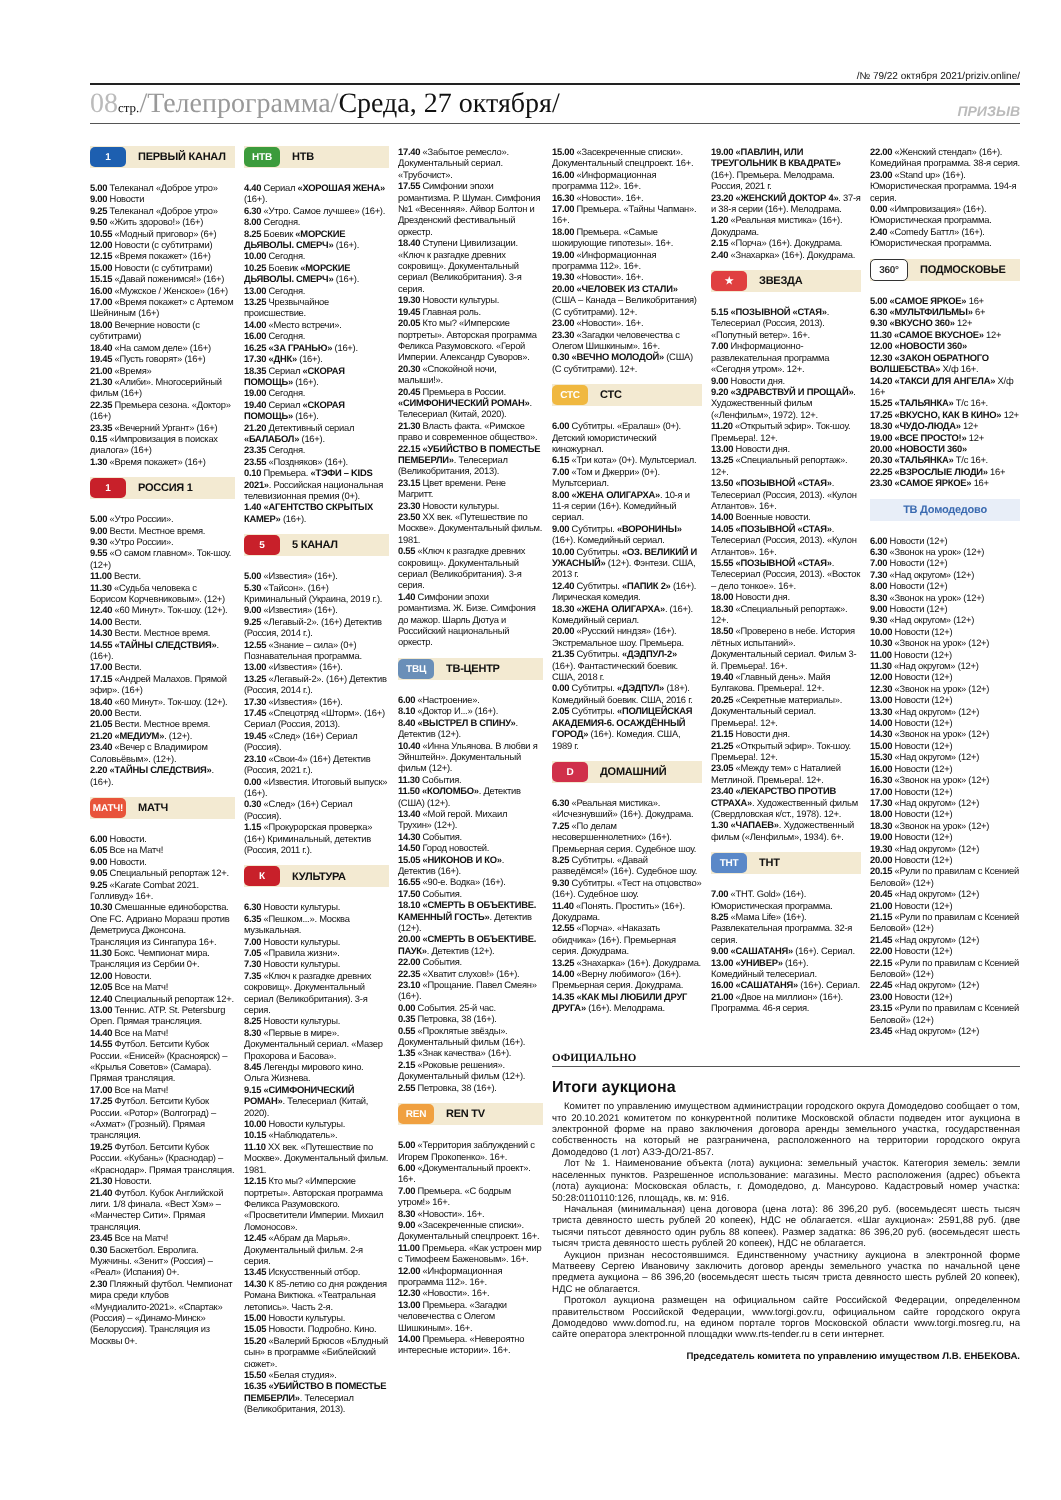/№ 79/22 октября 2021/priziv.online/
08 стр./Телепрограмма/Среда, 27 октября/
ПРИЗЫВ
1 ПЕРВЫЙ КАНАЛ
5.00 Телеканал «Доброе утро»
9.00 Новости
9.25 Телеканал «Доброе утро»
9.50 «Жить здорово!» (16+)
10.55 «Модный приговор» (6+)
12.00 Новости (с субтитрами)
12.15 «Время покажет» (16+)
15.00 Новости (с субтитрами)
15.15 «Давай поженимся!» (16+)
16.00 «Мужское / Женское» (16+)
17.00 «Время покажет» с Артемом Шейниным (16+)
18.00 Вечерние новости (с субтитрами)
18.40 «На самом деле» (16+)
19.45 «Пусть говорят» (16+)
21.00 «Время»
21.30 «Алиби». Многосерийный фильм (16+)
22.35 Премьера сезона. «Доктор» (16+)
23.35 «Вечерний Ургант» (16+)
0.15 «Импровизация в поисках диалога» (16+)
1.30 «Время покажет» (16+)
1 РОССИЯ 1
5.00 «Утро России».
9.00 Вести. Местное время.
9.30 «Утро России».
9.55 «О самом главном». Ток-шоу. (12+)
11.00 Вести.
11.30 «Судьба человека с Борисом Корчевниковым». (12+)
12.40 «60 Минут». Ток-шоу. (12+).
14.00 Вести.
14.30 Вести. Местное время.
14.55 «ТАЙНЫ СЛЕДСТВИЯ». (16+).
17.00 Вести.
17.15 «Андрей Малахов. Прямой эфир». (16+)
18.40 «60 Минут». Ток-шоу. (12+).
20.00 Вести.
21.05 Вести. Местное время.
21.20 «МЕДИУМ». (12+).
23.40 «Вечер с Владимиром Соловьёвым». (12+).
2.20 «ТАЙНЫ СЛЕДСТВИЯ». (16+).
МАТЧ! МАТЧ
6.00 Новости.
6.05 Все на Матч!
9.00 Новости.
9.05 Специальный репортаж 12+.
9.25 «Karate Combat 2021. Голливуд» 16+.
10.30 Смешанные единоборства. One FC. Адриано Мораэш против Деметриуса Джонсона. Трансляция из Сингапура 16+.
11.30 Бокс. Чемпионат мира. Трансляция из Сербии 0+.
12.00 Новости.
12.05 Все на Матч!
12.40 Специальный репортаж 12+.
13.00 Теннис. ATP. St. Petersburg Open. Прямая трансляция.
14.40 Все на Матч!
14.55 Футбол. Бетсити Кубок России. «Енисей» (Красноярск) – «Крылья Советов» (Самара). Прямая трансляция.
17.00 Все на Матч!
17.25 Футбол. Бетсити Кубок России. «Ротор» (Волгоград) – «Ахмат» (Грозный). Прямая трансляция.
19.25 Футбол. Бетсити Кубок России. «Кубань» (Краснодар) – «Краснодар». Прямая трансляция.
21.30 Новости.
21.40 Футбол. Кубок Английской лиги. 1/8 финала. «Вест Хэм» – «Манчестер Сити». Прямая трансляция.
23.45 Все на Матч!
0.30 Баскетбол. Евролига. Мужчины. «Зенит» (Россия) – «Реал» (Испания) 0+.
2.30 Пляжный футбол. Чемпионат мира среди клубов «Мундиалито-2021». «Спартак» (Россия) – «Динамо-Минск» (Белоруссия). Трансляция из Москвы 0+.
НТВ НТВ
4.40 Сериал «ХОРОШАЯ ЖЕНА» (16+).
6.30 «Утро. Самое лучшее» (16+).
8.00 Сегодня.
8.25 Боевик «МОРСКИЕ ДЬЯВОЛЫ. СМЕРЧ» (16+).
10.00 Сегодня.
10.25 Боевик «МОРСКИЕ ДЬЯВОЛЫ. СМЕРЧ» (16+).
13.00 Сегодня.
13.25 Чрезвычайное происшествие.
14.00 «Место встречи».
16.00 Сегодня.
16.25 «ЗА ГРАНЬЮ» (16+).
17.30 «ДНК» (16+).
18.35 Сериал «СКОРАЯ ПОМОЩЬ» (16+).
19.00 Сегодня.
19.40 Сериал «СКОРАЯ ПОМОЩЬ» (16+).
21.20 Детективный сериал «БАЛАБОЛ» (16+).
23.35 Сегодня.
23.55 «Поздняков» (16+).
0.10 Премьера. «ТЭФИ – KIDS 2021». Российская национальная телевизионная премия (0+).
1.40 «АГЕНТСТВО СКРЫТЫХ КАМЕР» (16+).
5 5 КАНАЛ
5.00 «Известия» (16+).
5.30 «Тайсон». (16+) Криминальный (Украина, 2019 г.).
9.00 «Известия» (16+).
9.25 «Легавый-2». (16+) Детектив (Россия, 2014 г.).
12.55 «Знание – сила» (0+) Познавательная программа.
13.00 «Известия» (16+).
13.25 «Легавый-2». (16+) Детектив (Россия, 2014 г.).
17.30 «Известия» (16+).
17.45 «Спецотряд «Шторм». (16+) Сериал (Россия, 2013).
19.45 «След» (16+) Сериал (Россия).
23.10 «Свои-4» (16+) Детектив (Россия, 2021 г.).
0.00 «Известия. Итоговый выпуск» (16+).
0.30 «След» (16+) Сериал (Россия).
1.15 «Прокурорская проверка» (16+) Криминальный, детектив (Россия, 2011 г.).
К КУЛЬТУРА
6.30 Новости культуры.
6.35 «Пешком...». Москва музыкальная.
7.00 Новости культуры.
7.05 «Правила жизни».
7.30 Новости культуры.
7.35 «Ключ к разгадке древних сокровищ». Документальный сериал (Великобритания). 3-я серия.
8.25 Новости культуры.
8.30 «Первые в мире». Документальный сериал. «Мазер Прохорова и Басова».
8.45 Легенды мирового кино. Ольга Жизнева.
9.15 «СИМФОНИЧЕСКИЙ РОМАН». Телесериал (Китай, 2020).
10.00 Новости культуры.
10.15 «Наблюдатель».
11.10 ХХ век. «Путешествие по Москве». Документальный фильм. 1981.
12.15 Кто мы? «Имперские портреты». Авторская программа Феликса Разумовского. «Просветители Империи. Михаил Ломоносов».
12.45 «Абрам да Марья». Документальный фильм. 2-я серия.
13.45 Искусственный отбор.
14.30 К 85-летию со дня рождения Романа Виктюка. «Театральная летопись». Часть 2-я.
15.00 Новости культуры.
15.05 Новости. Подробно. Кино.
15.20 «Валерий Брюсов «Блудный сын» в программе «Библейский сюжет».
15.50 «Белая студия».
16.35 «УБИЙСТВО В ПОМЕСТЬЕ ПЕМБЕРЛИ». Телесериал (Великобритания, 2013).
17.40 «Забытое ремесло». Документальный сериал. «Трубочист».
17.55 Симфонии эпохи романтизма. Р. Шуман. Симфония №1 «Весенняя». Айвор Болтон и Дрезденский фестивальный оркестр.
18.40 Ступени Цивилизации. «Ключ к разгадке древних сокровищ». Документальный сериал (Великобритания). 3-я серия.
19.30 Новости культуры.
19.45 Главная роль.
20.05 Кто мы? «Имперские портреты». Авторская программа Феликса Разумовского. «Герой Империи. Александр Суворов».
20.30 «Спокойной ночи, малыши!».
20.45 Премьера в России. «СИМФОНИЧЕСКИЙ РОМАН». Телесериал (Китай, 2020).
21.30 Власть факта. «Римское право и современное общество».
22.15 «УБИЙСТВО В ПОМЕСТЬЕ ПЕМБЕРЛИ». Телесериал (Великобритания, 2013).
23.15 Цвет времени. Рене Магритт.
23.30 Новости культуры.
23.50 ХХ век. «Путешествие по Москве». Документальный фильм. 1981.
0.55 «Ключ к разгадке древних сокровищ». Документальный сериал (Великобритания). 3-я серия.
1.40 Симфонии эпохи романтизма. Ж. Бизе. Симфония до мажор. Шарль Дютуа и Российский национальный оркестр.
ТВЦ ТВ-ЦЕНТР
6.00 «Настроение».
8.10 «Доктор И...» (16+).
8.40 «ВЫСТРЕЛ В СПИНУ». Детектив (12+).
10.40 «Инна Ульянова. В любви я Эйнштейн». Документальный фильм (12+).
11.30 События.
11.50 «КОЛОМБО». Детектив (США) (12+).
13.40 «Мой герой. Михаил Трухин» (12+).
14.30 События.
14.50 Город новостей.
15.05 «НИКОНОВ И КО». Детектив (16+).
16.55 «90-е. Водка» (16+).
17.50 События.
18.10 «СМЕРТЬ В ОБЪЕКТИВЕ. КАМЕННЫЙ ГОСТЬ». Детектив (12+).
20.00 «СМЕРТЬ В ОБЪЕКТИВЕ. ПАУК». Детектив (12+).
22.00 События.
22.35 «Хватит слухов!» (16+).
23.10 «Прощание. Павел Смеян» (16+).
0.00 События. 25-й час.
0.35 Петровка, 38 (16+).
0.55 «Проклятые звёзды». Документальный фильм (16+).
1.35 «Знак качества» (16+).
2.15 «Роковые решения». Документальный фильм (12+).
2.55 Петровка, 38 (16+).
REN REN TV
5.00 «Территория заблуждений с Игорем Прокопенко». 16+.
6.00 «Документальный проект». 16+.
7.00 Премьера. «С бодрым утром!» 16+.
8.30 «Новости». 16+.
9.00 «Засекреченные списки». Документальный спецпроект. 16+.
11.00 Премьера. «Как устроен мир с Тимофеем Баженовым». 16+.
12.00 «Информационная программа 112». 16+.
12.30 «Новости». 16+.
13.00 Премьера. «Загадки человечества с Олегом Шишкиным». 16+.
14.00 Премьера. «Невероятно интересные истории». 16+.
15.00 «Засекреченные списки». Документальный спецпроект. 16+.
16.00 «Информационная программа 112». 16+.
16.30 «Новости». 16+.
17.00 Премьера. «Тайны Чапман». 16+.
18.00 Премьера. «Самые шокирующие гипотезы». 16+.
19.00 «Информационная программа 112». 16+.
19.30 «Новости». 16+.
20.00 «ЧЕЛОВЕК ИЗ СТАЛИ» (США – Канада – Великобритания) (С субтитрами). 12+.
23.00 «Новости». 16+.
23.30 «Загадки человечества с Олегом Шишкиным». 16+.
0.30 «ВЕЧНО МОЛОДОЙ» (США) (С субтитрами). 12+.
СТС СТС
6.00 Субтитры. «Ералаш» (0+). Детский юмористический киножурнал.
6.15 «Три кота» (0+). Мультсериал.
7.00 «Том и Джерри» (0+). Мультсериал.
8.00 «ЖЕНА ОЛИГАРХА». 10-я и 11-я серии (16+). Комедийный сериал.
9.00 Субтитры. «ВОРОНИНЫ» (16+). Комедийный сериал.
10.00 Субтитры. «ОЗ. ВЕЛИКИЙ И УЖАСНЫЙ» (12+). Фэнтези. США, 2013 г.
12.40 Субтитры. «ПАПИК 2» (16+). Лирическая комедия.
18.30 «ЖЕНА ОЛИГАРХА». (16+). Комедийный сериал.
20.00 «Русский ниндзя» (16+). Экстремальное шоу. Премьера.
21.35 Субтитры. «ДЭДПУЛ-2» (16+). Фантастический боевик. США, 2018 г.
0.00 Субтитры. «ДЭДПУЛ» (18+). Комедийный боевик. США, 2016 г.
2.05 Субтитры. «ПОЛИЦЕЙСКАЯ АКАДЕМИЯ-6. ОСАЖДЁННЫЙ ГОРОД» (16+). Комедия. США, 1989 г.
D ДОМАШНИЙ
6.30 «Реальная мистика». «Исчезнувший» (16+). Докудрама.
7.25 «По делам несовершеннолетних» (16+). Премьерная серия. Судебное шоу.
8.25 Субтитры. «Давай разведёмся!» (16+). Судебное шоу.
9.30 Субтитры. «Тест на отцовство» (16+). Судебное шоу.
11.40 «Понять. Простить» (16+). Докудрама.
12.55 «Порча». «Наказать обидчика» (16+). Премьерная серия. Докудрама.
13.25 «Знахарка» (16+). Докудрама.
14.00 «Верну любимого» (16+). Премьерная серия. Докудрама.
14.35 «КАК МЫ ЛЮБИЛИ ДРУГ ДРУГА» (16+). Мелодрама.
19.00 «ПАВЛИН, ИЛИ ТРЕУГОЛЬНИК В КВАДРАТЕ» (16+). Премьера. Мелодрама. Россия, 2021 г.
23.20 «ЖЕНСКИЙ ДОКТОР 4». 37-я и 38-я серии (16+). Мелодрама.
1.20 «Реальная мистика» (16+). Докудрама.
2.15 «Порча» (16+). Докудрама.
2.40 «Знахарка» (16+). Докудрама.
★ ЗВЕЗДА
5.15 «ПОЗЫВНОЙ «СТАЯ». Телесериал (Россия, 2013). «Попутный ветер». 16+.
7.00 Информационно-развлекательная программа «Сегодня утром». 12+.
9.00 Новости дня.
9.20 «ЗДРАВСТВУЙ И ПРОЩАЙ». Художественный фильм («Ленфильм», 1972). 12+.
11.20 «Открытый эфир». Ток-шоу. Премьера!. 12+.
13.00 Новости дня.
13.25 «Специальный репортаж». 12+.
13.50 «ПОЗЫВНОЙ «СТАЯ». Телесериал (Россия, 2013). «Кулон Атлантов». 16+.
14.00 Военные новости.
14.05 «ПОЗЫВНОЙ «СТАЯ». Телесериал (Россия, 2013). «Кулон Атлантов». 16+.
15.55 «ПОЗЫВНОЙ «СТАЯ». Телесериал (Россия, 2013). «Восток – дело тонкое». 16+.
18.00 Новости дня.
18.30 «Специальный репортаж». 12+.
18.50 «Проверено в небе. История лётных испытаний». Документальный сериал. Фильм 3-й. Премьера!. 16+.
19.40 «Главный день». Майя Булгакова. Премьера!. 12+.
20.25 «Секретные материалы». Документальный сериал. Премьера!. 12+.
21.15 Новости дня.
21.25 «Открытый эфир». Ток-шоу. Премьера!. 12+.
23.05 «Между тем» с Наталией Метлиной. Премьера!. 12+.
23.40 «ЛЕКАРСТВО ПРОТИВ СТРАХА». Художественный фильм (Свердловская к/ст., 1978). 12+.
1.30 «ЧАПАЕВ». Художественный фильм («Ленфильм», 1934). 6+.
ТНТ ТНТ
7.00 «ТНТ. Gold» (16+). Юмористическая программа.
8.25 «Мама Life» (16+). Развлекательная программа. 32-я серия.
9.00 «САШАТАНЯ» (16+). Сериал.
13.00 «УНИВЕР» (16+). Комедийный телесериал.
16.00 «САШАТАНЯ» (16+). Сериал.
21.00 «Двое на миллион» (16+). Программа. 46-я серия.
22.00 «Женский стендап» (16+). Комедийная программа. 38-я серия.
23.00 «Stand up» (16+). Юмористическая программа. 194-я серия.
0.00 «Импровизация» (16+). Юмористическая программа.
2.40 «Comedy Баттл» (16+). Юмористическая программа.
360° ПОДМОСКОВЬЕ
5.00 «САМОЕ ЯРКОЕ» 16+
6.30 «МУЛЬТФИЛЬМЫ» 6+
9.30 «ВКУСНО 360» 12+
11.30 «САМОЕ ВКУСНОЕ» 12+
12.00 «НОВОСТИ 360»
12.30 «ЗАКОН ОБРАТНОГО ВОЛШЕБСТВА» Х/ф 16+.
14.20 «ТАКСИ ДЛЯ АНГЕЛА» Х/ф 16+
15.25 «ТАЛЬЯНКА» Т/с 16+.
17.25 «ВКУСНО, КАК В КИНО» 12+
18.30 «ЧУДО-ЛЮДА» 12+
19.00 «ВСЕ ПРОСТО!» 12+
20.00 «НОВОСТИ 360»
20.30 «ТАЛЬЯНКА» Т/с 16+.
22.25 «ВЗРОСЛЫЕ ЛЮДИ» 16+
23.30 «САМОЕ ЯРКОЕ» 16+
ТВ Домодедово
6.00 Новости (12+)
6.30 «Звонок на урок» (12+)
7.00 Новости (12+)
7.30 «Над округом» (12+)
8.00 Новости (12+)
8.30 «Звонок на урок» (12+)
9.00 Новости (12+)
9.30 «Над округом» (12+)
10.00 Новости (12+)
10.30 «Звонок на урок» (12+)
11.00 Новости (12+)
11.30 «Над округом» (12+)
12.00 Новости (12+)
12.30 «Звонок на урок» (12+)
13.00 Новости (12+)
13.30 «Над округом» (12+)
14.00 Новости (12+)
14.30 «Звонок на урок» (12+)
15.00 Новости (12+)
15.30 «Над округом» (12+)
16.00 Новости (12+)
16.30 «Звонок на урок» (12+)
17.00 Новости (12+)
17.30 «Над округом» (12+)
18.00 Новости (12+)
18.30 «Звонок на урок» (12+)
19.00 Новости (12+)
19.30 «Над округом» (12+)
20.00 Новости (12+)
20.15 «Рули по правилам с Ксенией Беловой» (12+)
20.45 «Над округом» (12+)
21.00 Новости (12+)
21.15 «Рули по правилам с Ксенией Беловой» (12+)
21.45 «Над округом» (12+)
22.00 Новости (12+)
22.15 «Рули по правилам с Ксенией Беловой» (12+)
22.45 «Над округом» (12+)
23.00 Новости (12+)
23.15 «Рули по правилам с Ксенией Беловой» (12+)
23.45 «Над округом» (12+)
ОФИЦИАЛЬНО
Итоги аукциона
Комитет по управлению имуществом администрации городского округа Домодедово сообщает о том, что 20.10.2021 комитетом по конкурентной политике Московской области подведен итог аукциона в электронной форме на право заключения договора аренды земельного участка, государственная собственность на который не разграничена, расположенного на территории городского округа Домодедово (1 лот) АЗЭ-ДО/21-857.
Лот № 1. Наименование объекта (лота) аукциона: земельный участок. Категория земель: земли населенных пунктов. Разрешенное использование: магазины. Место расположения (адрес) объекта (лота) аукциона: Московская область, г. Домодедово, д. Мансурово. Кадастровый номер участка: 50:28:0110110:126, площадь, кв. м: 916.
Начальная (минимальная) цена договора (цена лота): 86 396,20 руб. (восемьдесят шесть тысяч триста девяносто шесть рублей 20 копеек), НДС не облагается. «Шаг аукциона»: 2591,88 руб. (две тысячи пятьсот девяносто один рубль 88 копеек). Размер задатка: 86 396,20 руб. (восемьдесят шесть тысяч триста девяносто шесть рублей 20 копеек), НДС не облагается.
Аукцион признан несостоявшимся. Единственному участнику аукциона в электронной форме Матвееву Сергею Ивановичу заключить договор аренды земельного участка по начальной цене предмета аукциона – 86 396,20 (восемьдесят шесть тысяч триста девяносто шесть рублей 20 копеек), НДС не облагается.
Протокол аукциона размещен на официальном сайте Российской Федерации, определенном правительством Российской Федерации, www.torgi.gov.ru, официальном сайте городского округа Домодедово www.domod.ru, на едином портале торгов Московской области www.torgi.mosreg.ru, на сайте оператора электронной площадки www.rts-tender.ru в сети интернет.
Председатель комитета по управлению имуществом Л.В. ЕНБЕКОВА.